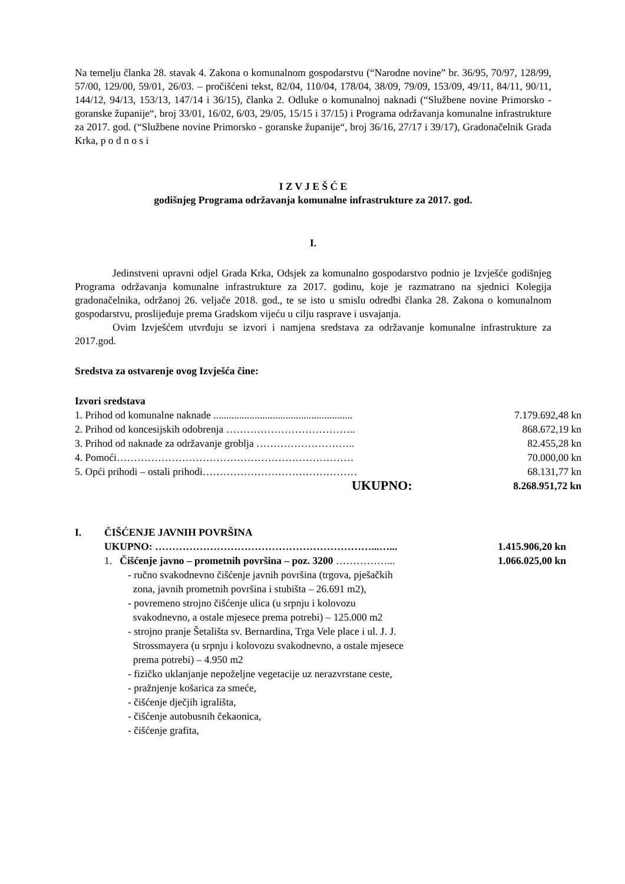Na temelju članka 28. stavak 4. Zakona o komunalnom gospodarstvu (“Narodne novine” br. 36/95, 70/97, 128/99, 57/00, 129/00, 59/01, 26/03. – pročišćeni tekst, 82/04, 110/04, 178/04, 38/09, 79/09, 153/09, 49/11, 84/11, 90/11, 144/12, 94/13, 153/13, 147/14 i 36/15), članka 2. Odluke o komunalnoj naknadi (“Službene novine Primorsko - goranske županije“, broj 33/01, 16/02, 6/03, 29/05, 15/15 i 37/15) i Programa održavanja komunalne infrastrukture za 2017. god. (“Službene novine Primorsko - goranske županije“, broj 36/16, 27/17 i 39/17), Gradonačelnik Grada Krka, p o d n o s i
I Z V J E Š Ć E
godišnjeg Programa održavanja komunalne infrastrukture za 2017. god.
I.
Jedinstveni upravni odjel Grada Krka, Odsjek za komunalno gospodarstvo podnio je Izvješće godišnjeg Programa održavanja komunalne infrastrukture za 2017. godinu, koje je razmatrano na sjednici Kolegija gradonačelnika, održanoj 26. veljače 2018. god., te se isto u smislu odredbi članka 28. Zakona o komunalnom gospodarstvu, proslijeđuje prema Gradskom vijeću u cilju rasprave i usvajanja.
Ovim Izvješćem utvrđuju se izvori i namjena sredstava za održavanje komunalne infrastrukture za 2017.god.
Sredstva za ostvarenje ovog Izvješća čine:
Izvori sredstava
| 1. Prihod od komunalne naknade ...................................................... | 7.179.692,48 kn |
| 2. Prihod od koncesijskih odobrenja ……………………………….. | 868.672,19 kn |
| 3. Prihod od naknade za održavanje groblja ……………………….. | 82.455,28 kn |
| 4. Pomoći…………………………………………………………… | 70.000,00 kn |
| 5. Opći prihodi – ostali prihodi……………………………………… | 68.131,77 kn |
| UKUPNO: | 8.268.951,72 kn |
| I. | ČIŠĆENJE JAVNIH POVRŠINA | |
| | UKUPNO: ………………………………………………………...…... | 1.415.906,20 kn |
| | 1. Čišćenje javno – prometnih površina – poz. 3200 ……………... | 1.066.025,00 kn |
| | - ručno svakodnevno čišćenje javnih površina (trgova, pješačkih zona, javnih prometnih površina i stubišta – 26.691 m2), - povremeno strojno čišćenje ulica (u srpnju i kolovozu svakodnevno, a ostale mjesece prema potrebi) – 125.000 m2 - strojno pranje Šetališta sv. Bernardina, Trga Vele place i ul. J. J. Strossmayera (u srpnju i kolovozu svakodnevno, a ostale mjesece prema potrebi) – 4.950 m2 - fizičko uklanjanje nepoželjne vegetacije uz nerazvrstane ceste, - pražnjenje košarica za smeće, - čišćenje dječjih igrališta, - čišćenje autobusnih čekaonica, - čišćenje grafita, | |